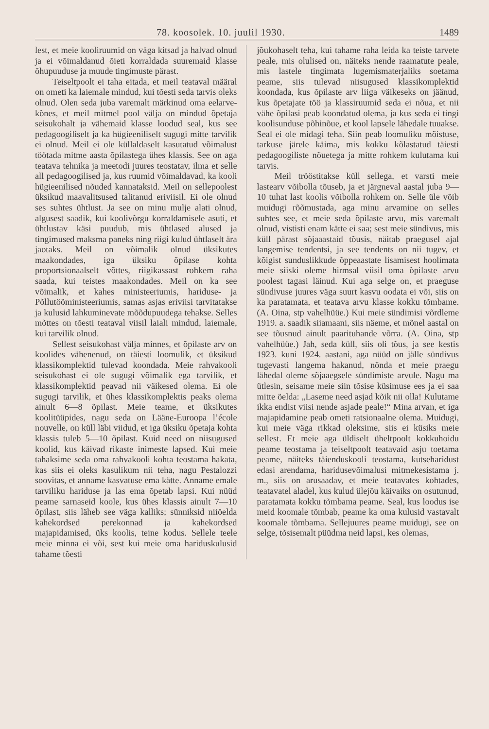78. koosolek. 10. juulil 1930. 1489
lest, et meie kooliruumid on väga kitsad ja halvad olnud ja ei võimaldanud õieti korraldada suuremaid klasse õhupuuduse ja muude tingimuste pärast.
Teiseltpoolt ei taha eitada, et meil teataval määral on ometi ka laiemale mindud, kui tõesti seda tarvis oleks olnud. Olen seda juba varemalt märkinud oma eelarve-kõnes, et meil mitmel pool välja on mindud õpetaja seisukohalt ja vähemaid klasse loodud seal, kus see pedagoogiliselt ja ka hügieeniliselt sugugi mitte tarvilik ei olnud. Meil ei ole küllaldaselt kasutatud võimalust töötada mitme aasta õpilastega ühes klassis. See on aga teatava tehnika ja meetodi juures teostatav, ilma et selle all pedagoogilised ja, kus ruumid võimaldavad, ka kooli hügieenilised nõuded kannataksid. Meil on sellepoolest üksikud maavalitsused talitanud eriviisil. Ei ole olnud ses suhtes ühtlust. Ja see on minu mulje alati olnud, algusest saadik, kui koolivõrgu korraldamisele asuti, et ühtlustav käsi puudub, mis ühtlased alused ja tingimused maksma paneks ning riigi kulud ühtlaselt ära jaotaks. Meil on võimalik olnud üksikutes maakondades, iga üksiku õpilase kohta proportsionaalselt võttes, riigikassast rohkem raha saada, kui teistes maakondades. Meil on ka see võimalik, et kahes ministeeriumis, hariduse- ja Põllutööministeeriumis, samas asjas eriviisi tarvitatakse ja kulusid lahkuminevate mõõdupuudega tehakse. Selles mõttes on tõesti teataval viisil laiali mindud, laiemale, kui tarvilik olnud.
Sellest seisukohast välja minnes, et õpilaste arv on koolides vähenenud, on täiesti loomulik, et üksikud klassikomplektid tulevad koondada. Meie rahvakooli seisukohast ei ole sugugi võimalik ega tarvilik, et klassikomplektid peavad nii väikesed olema. Ei ole sugugi tarvilik, et ühes klassikomplektis peaks olema ainult 6—8 õpilast. Meie teame, et üksikutes koolitüüpides, nagu seda on Lääne-Euroopa l’école nouvelle, on küll läbi viidud, et iga üksiku õpetaja kohta klassis tuleb 5—10 õpilast. Kuid need on niisugused koolid, kus käivad rikaste inimeste lapsed. Kui meie tahaksime seda oma rahvakooli kohta teostama hakata, kas siis ei oleks kasulikum nii teha, nagu Pestalozzi soovitas, et anname kasvatuse ema kätte. Anname emale tarviliku hariduse ja las ema õpetab lapsi. Kui nüüd peame sarnaseid koole, kus ühes klassis ainult 7—10 õpilast, siis läheb see väga kalliks; sünniksid niiöelda kahekordsed perekonnad ja kahekordsed majapidamised, üks koolis, teine kodus. Sellele teele meie minna ei või, sest kui meie oma hariduskulusid tahame tõesti
jõukohaselt teha, kui tahame raha leida ka teiste tarvete peale, mis olulised on, näiteks nende raamatute peale, mis lastele tingimata lugemismaterjaliks soetama peame, siis tulevad niisugused klassikomplektid koondada, kus õpilaste arv liiga väikeseks on jäänud, kus õpetajate töö ja klassiruumid seda ei nõua, et nii vähe õpilasi peab koondatud olema, ja kus seda ei tingi koolisunduse põhinõue, et kool lapsele lähedale tuuakse. Seal ei ole midagi teha. Siin peab loomuliku mõistuse, tarkuse järele käima, mis kokku kõlastatud täiesti pedagoogiliste nõuetega ja mitte rohkem kulutama kui tarvis.
Meil trööstitakse küll sellega, et varsti meie lastearv võibolla tõuseb, ja et järgneval aastal juba 9—10 tuhat last koolis võibolla rohkem on. Selle üle võib muidugi rõõmustada, aga minu arvamine on selles suhtes see, et meie seda õpilaste arvu, mis varemalt olnud, vististi enam kätte ei saa; sest meie sündivus, mis küll pärast sõjaaastaid tõusis, näitab praegusel ajal langemise tendentsi, ja see tendents on nii tugev, et kõigist sunduslikkude õppeaastate lisamisest hoolimata meie siiski oleme hirmsal viisil oma õpilaste arvu poolest tagasi läinud. Kui aga selge on, et praeguse sündivuse juures väga suurt kasvu oodata ei või, siis on ka paratamata, et teatava arvu klasse kokku tõmbame. (A. Oina, stp vahelhüüe.) Kui meie sündimisi võrdleme 1919. a. saadik siiamaani, siis näeme, et mõnel aastal on see tõusnud ainult paarituhande võrra. (A. Oina, stp vahelhüüe.) Jah, seda küll, siis oli tõus, ja see kestis 1923. kuni 1924. aastani, aga nüüd on jälle sündivus tugevasti langema hakanud, nõnda et meie praegu lähedal oleme sõjaaegsele sündimiste arvule. Nagu ma ütlesin, seisame meie siin tõsise küsimuse ees ja ei saa mitte öelda: „Laseme need asjad kõik nii olla! Kulutame ikka endist viisi nende asjade peale!“ Mina arvan, et iga majapidamine peab ometi ratsionaalne olema. Muidugi, kui meie väga rikkad oleksime, siis ei küsiks meie sellest. Et meie aga üldiselt üheltpoolt kokkuhoidu peame teostama ja teiseltpoolt teatavaid asju toetama peame, näiteks täienduskooli teostama, kutseharidust edasi arendama, haridusevõimalusi mitmekesistama j. m., siis on arusaadav, et meie teatavates kohtades, teatavatel aladel, kus kulud ülejõu käivaiks on osutunud, paratamata kokku tõmbama peame. Seal, kus loodus ise meid koomale tõmbab, peame ka oma kulusid vastavalt koomale tõmbama. Sellejuures peame muidugi, see on selge, tõsisemalt püüdma neid lapsi, kes olemas,